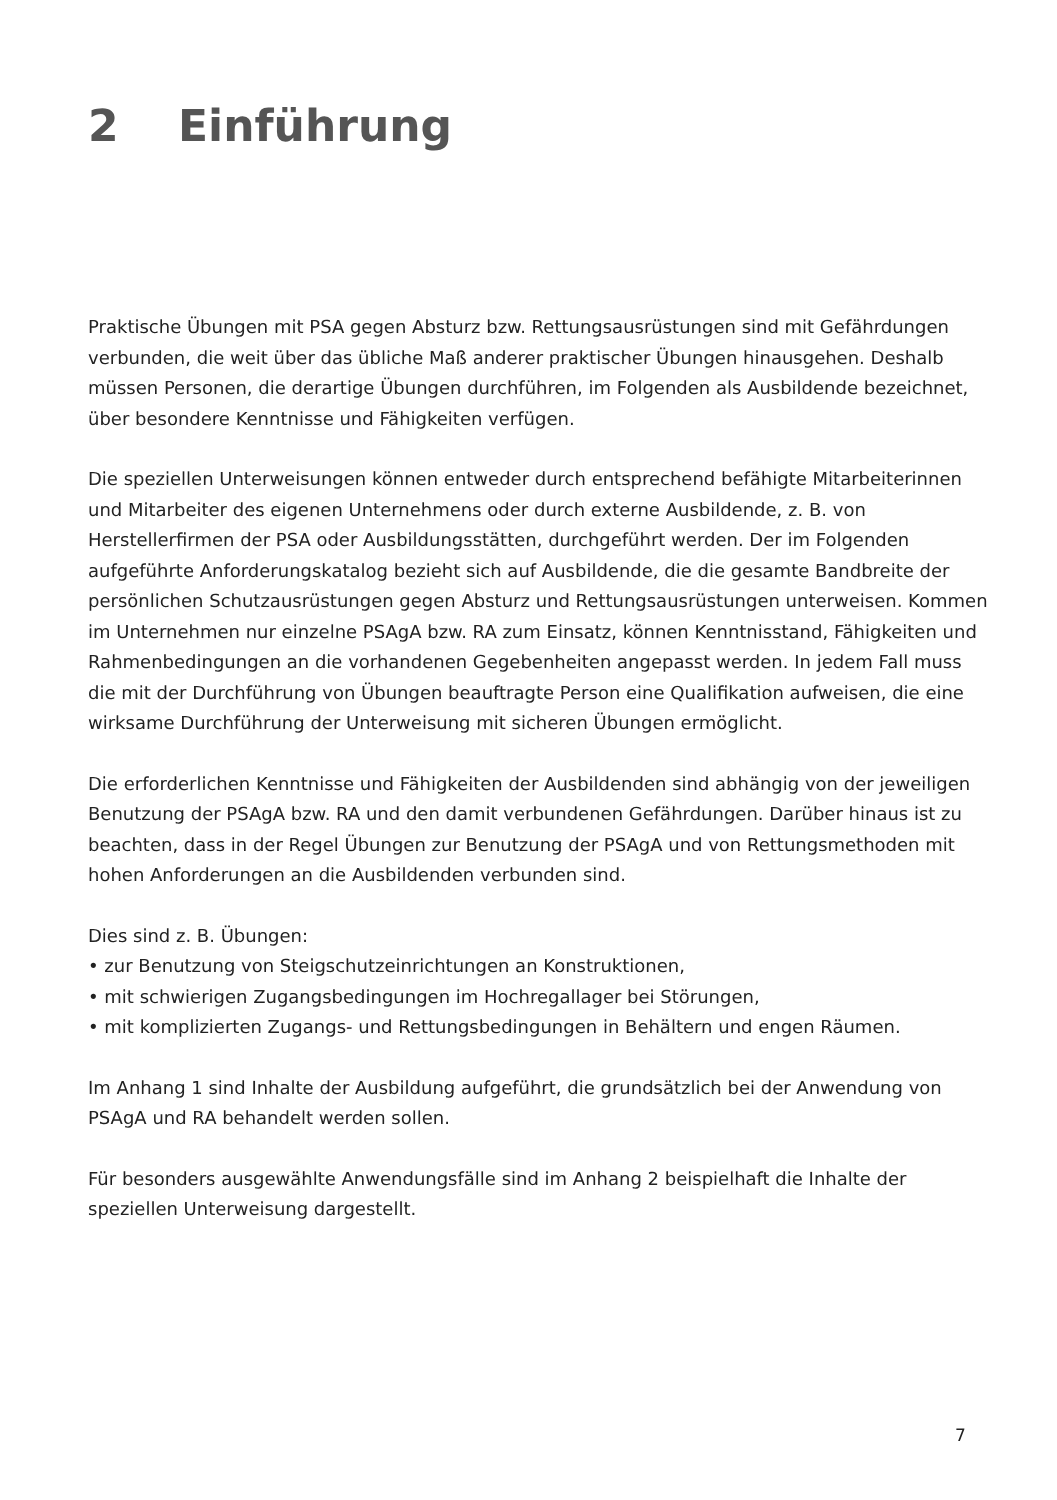2 Einführung
Praktische Übungen mit PSA gegen Absturz bzw. Rettungsausrüstungen sind mit Gefährdungen verbunden, die weit über das übliche Maß anderer praktischer Übungen hinausgehen. Deshalb müssen Personen, die derartige Übungen durchführen, im Folgenden als Ausbildende bezeichnet, über besondere Kenntnisse und Fähigkeiten verfügen.
Die speziellen Unterweisungen können entweder durch entsprechend befähigte Mitarbeiterinnen und Mitarbeiter des eigenen Unternehmens oder durch externe Ausbildende, z. B. von Herstellerfirmen der PSA oder Ausbildungsstätten, durchgeführt werden. Der im Folgenden aufgeführte Anforderungskatalog bezieht sich auf Ausbildende, die die gesamte Bandbreite der persönlichen Schutzausrüstungen gegen Absturz und Rettungsausrüstungen unterweisen. Kommen im Unternehmen nur einzelne PSAgA bzw. RA zum Einsatz, können Kenntnisstand, Fähigkeiten und Rahmenbedingungen an die vorhandenen Gegebenheiten angepasst werden. In jedem Fall muss die mit der Durchführung von Übungen beauftragte Person eine Qualifikation aufweisen, die eine wirksame Durchführung der Unterweisung mit sicheren Übungen ermöglicht.
Die erforderlichen Kenntnisse und Fähigkeiten der Ausbildenden sind abhängig von der jeweiligen Benutzung der PSAgA bzw. RA und den damit verbundenen Gefährdungen. Darüber hinaus ist zu beachten, dass in der Regel Übungen zur Benutzung der PSAgA und von Rettungsmethoden mit hohen Anforderungen an die Ausbildenden verbunden sind.
Dies sind z. B. Übungen:
• zur Benutzung von Steigschutzeinrichtungen an Konstruktionen,
• mit schwierigen Zugangsbedingungen im Hochregallager bei Störungen,
• mit komplizierten Zugangs- und Rettungsbedingungen in Behältern und engen Räumen.
Im Anhang 1 sind Inhalte der Ausbildung aufgeführt, die grundsätzlich bei der Anwendung von PSAgA und RA behandelt werden sollen.
Für besonders ausgewählte Anwendungsfälle sind im Anhang 2 beispielhaft die Inhalte der speziellen Unterweisung dargestellt.
7